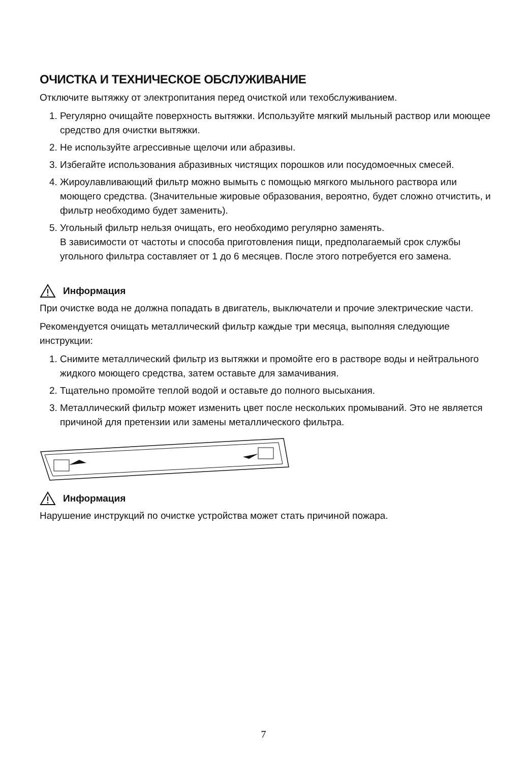ОЧИСТКА И ТЕХНИЧЕСКОЕ ОБСЛУЖИВАНИЕ
Отключите вытяжку от электропитания перед очисткой или техобслуживанием.
1. Регулярно очищайте поверхность вытяжки. Используйте мягкий мыльный раствор или моющее средство для очистки вытяжки.
2. Не используйте агрессивные щелочи или абразивы.
3. Избегайте использования абразивных чистящих порошков или посудомоечных смесей.
4. Жироулавливающий фильтр можно вымыть с помощью мягкого мыльного раствора или моющего средства. (Значительные жировые образования, вероятно, будет сложно отчистить, и фильтр необходимо будет заменить).
5. Угольный фильтр нельзя очищать, его необходимо регулярно заменять.
В зависимости от частоты и способа приготовления пищи, предполагаемый срок службы угольного фильтра составляет от 1 до 6 месяцев. После этого потребуется его замена.
Информация
При очистке вода не должна попадать в двигатель, выключатели и прочие электрические части.
Рекомендуется очищать металлический фильтр каждые три месяца, выполняя следующие инструкции:
1. Снимите металлический фильтр из вытяжки и промойте его в растворе воды и нейтрального жидкого моющего средства, затем оставьте для замачивания.
2. Тщательно промойте теплой водой и оставьте до полного высыхания.
3. Металлический фильтр может изменить цвет после нескольких промываний. Это не является причиной для претензии или замены металлического фильтра.
Информация
Нарушение инструкций по очистке устройства может стать причиной пожара.
7